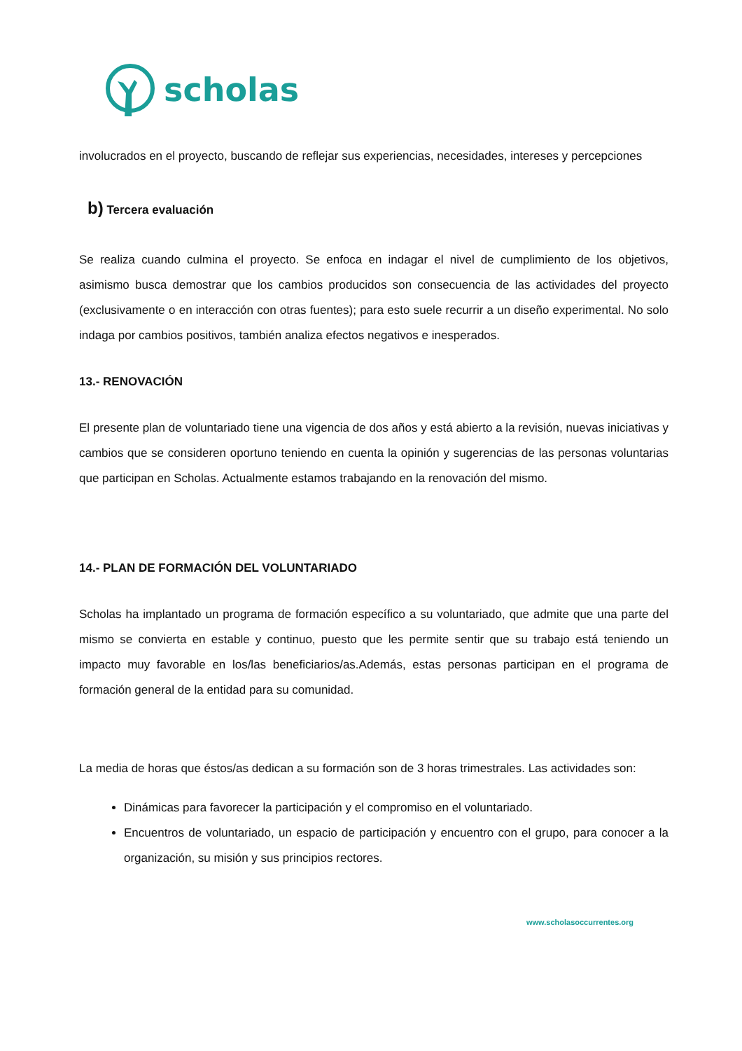scholas
involucrados en el proyecto, buscando de reflejar sus experiencias, necesidades, intereses y percepciones
b) Tercera evaluación
Se realiza cuando culmina el proyecto. Se enfoca en indagar el nivel de cumplimiento de los objetivos, asimismo busca demostrar que los cambios producidos son consecuencia de las actividades del proyecto (exclusivamente o en interacción con otras fuentes); para esto suele recurrir a un diseño experimental. No solo indaga por cambios positivos, también analiza efectos negativos e inesperados.
13.- RENOVACIÓN
El presente plan de voluntariado tiene una vigencia de dos años y está abierto a la revisión, nuevas iniciativas y cambios que se consideren oportuno teniendo en cuenta la opinión y sugerencias de las personas voluntarias que participan en Scholas. Actualmente estamos trabajando en la renovación del mismo.
14.- PLAN DE FORMACIÓN DEL VOLUNTARIADO
Scholas ha implantado un programa de formación específico a su voluntariado, que admite que una parte del mismo se convierta en estable y continuo, puesto que les permite sentir que su trabajo está teniendo un impacto muy favorable en los/las beneficiarios/as.Además, estas personas participan en el programa de formación general de la entidad para su comunidad.
La media de horas que éstos/as dedican a su formación son de 3 horas trimestrales. Las actividades son:
Dinámicas para favorecer la participación y el compromiso en el voluntariado.
Encuentros de voluntariado, un espacio de participación y encuentro con el grupo, para conocer a la organización, su misión y sus principios rectores.
www.scholasoccurrentes.org